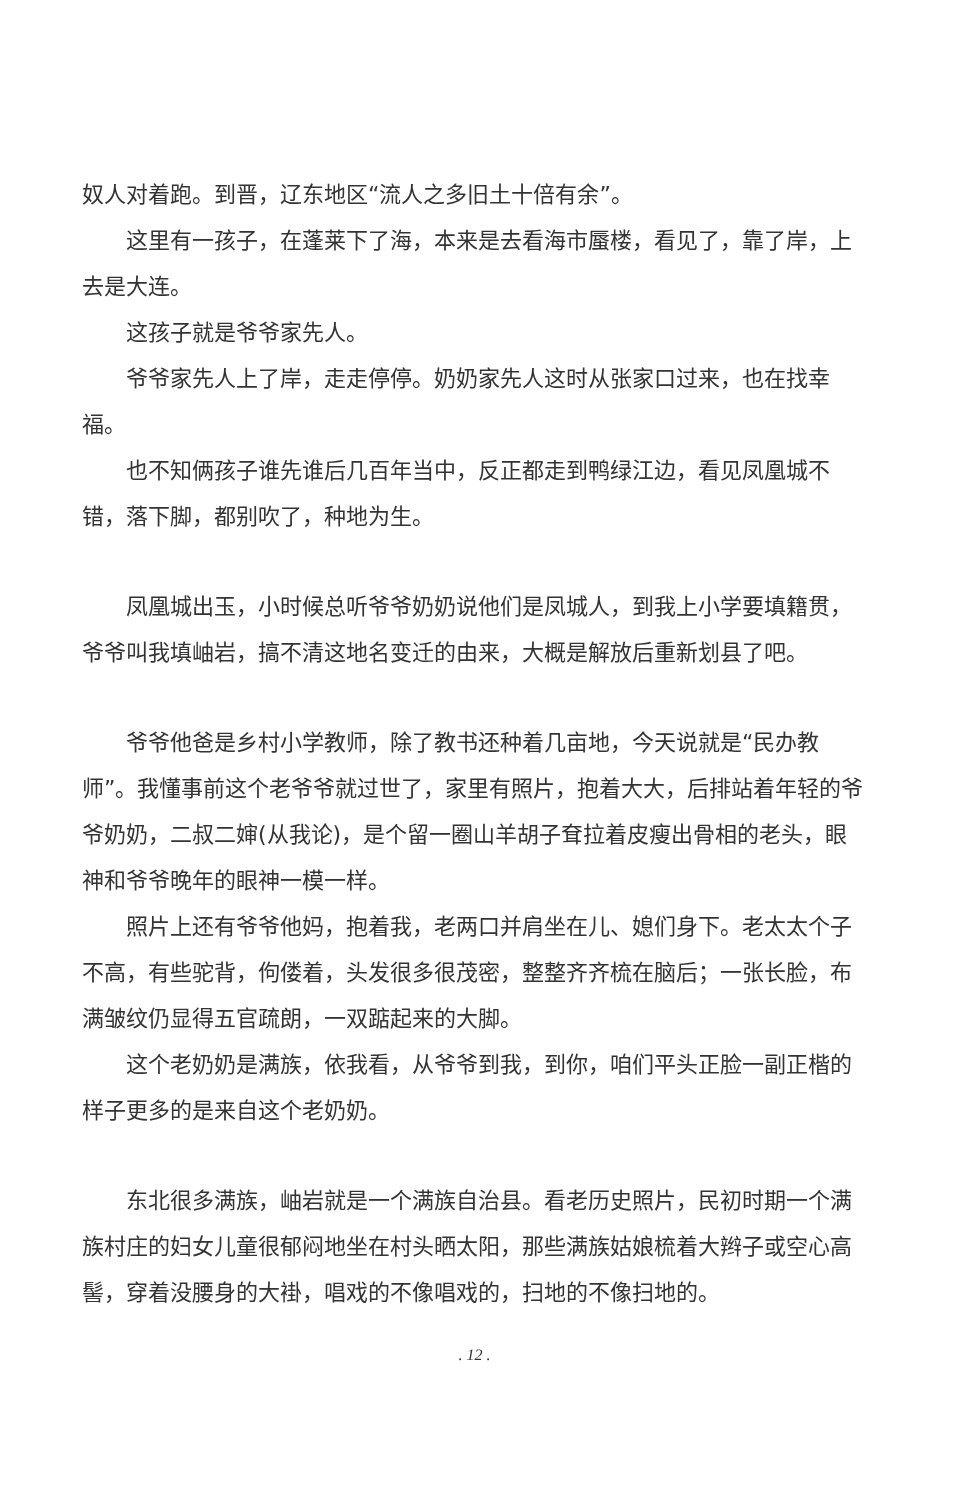奴人对着跑。到晋，辽东地区“流人之多旧土十倍有余”。
这里有一孩子，在蓬莱下了海，本来是去看海市蜃楼，看见了，靠了岸，上去是大连。
这孩子就是爷爷家先人。
爷爷家先人上了岸，走走停停。奶奶家先人这时从张家口过来，也在找幸福。
也不知俩孩子谁先谁后几百年当中，反正都走到鸭绿江边，看见凤凰城不错，落下脚，都别吹了，种地为生。
凤凰城出玉，小时候总听爷爷奶奶说他们是凤城人，到我上小学要填籍贯，爷爷叫我填岫岩，搞不清这地名变迁的由来，大概是解放后重新划县了吧。
爷爷他爸是乡村小学教师，除了教书还种着几亩地，今天说就是“民办教师”。我懂事前这个老爷爷就过世了，家里有照片，抱着大大，后排站着年轻的爷爷奶奶，二叔二婶(从我论)，是个留一圈山羊胡子耷拉着皮瘦出骨相的老头，眼神和爷爷晚年的眼神一模一样。
照片上还有爷爷他妈，抱着我，老两口并肩坐在儿、媳们身下。老太太个子不高，有些驼背，佝偻着，头发很多很茂密，整整齐齐梳在脑后；一张长脸，布满皱纹仍显得五官疏朗，一双踮起来的大脚。
这个老奶奶是满族，依我看，从爷爷到我，到你，咱们平头正脸一副正楷的样子更多的是来自这个老奶奶。
东北很多满族，岫岩就是一个满族自治县。看老历史照片，民初时期一个满族村庄的妇女儿童很郁闷地坐在村头晒太阳，那些满族姑娘梳着大辫子或空心高髻，穿着没腰身的大褂，唱戏的不像唱戏的，扫地的不像扫地的。
. 12 .